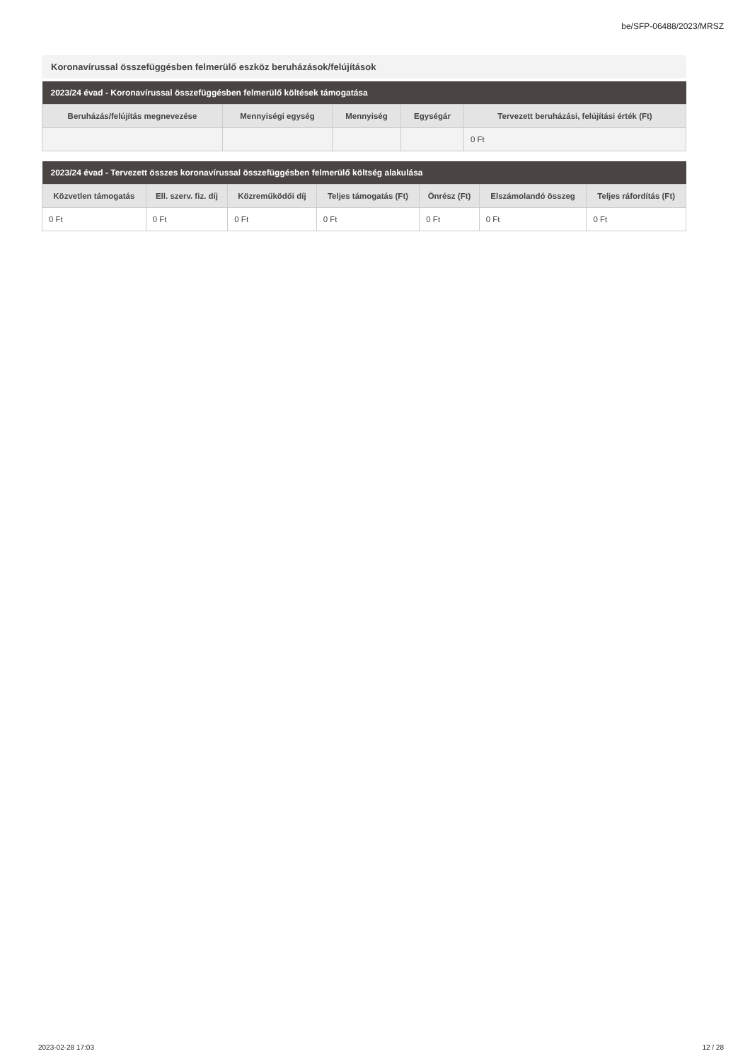be/SFP-06488/2023/MRSZ
Koronavírussal összefüggésben felmerülő eszköz beruházások/felújítások
| 2023/24 évad - Koronavírussal összefüggésben felmerülő költések támogatása | | | | |
| --- | --- | --- | --- | --- |
| Beruházás/felújítás megnevezése | Mennyiségi egység | Mennyiség | Egységár | Tervezett beruházási, felújítási érték (Ft) |
| | | | | 0 Ft |
| 2023/24 évad - Tervezett összes koronavírussal összefüggésben felmerülő költség alakulása | | | | | | |
| --- | --- | --- | --- | --- | --- | --- |
| Közvetlen támogatás | Ell. szerv. fiz. díj | Közreműködői díj | Teljes támogatás (Ft) | Önrész (Ft) | Elszámolandó összeg | Teljes ráfordítás (Ft) |
| 0 Ft | 0 Ft | 0 Ft | 0 Ft | 0 Ft | 0 Ft | 0 Ft |
2023-02-28 17:03 12 / 28